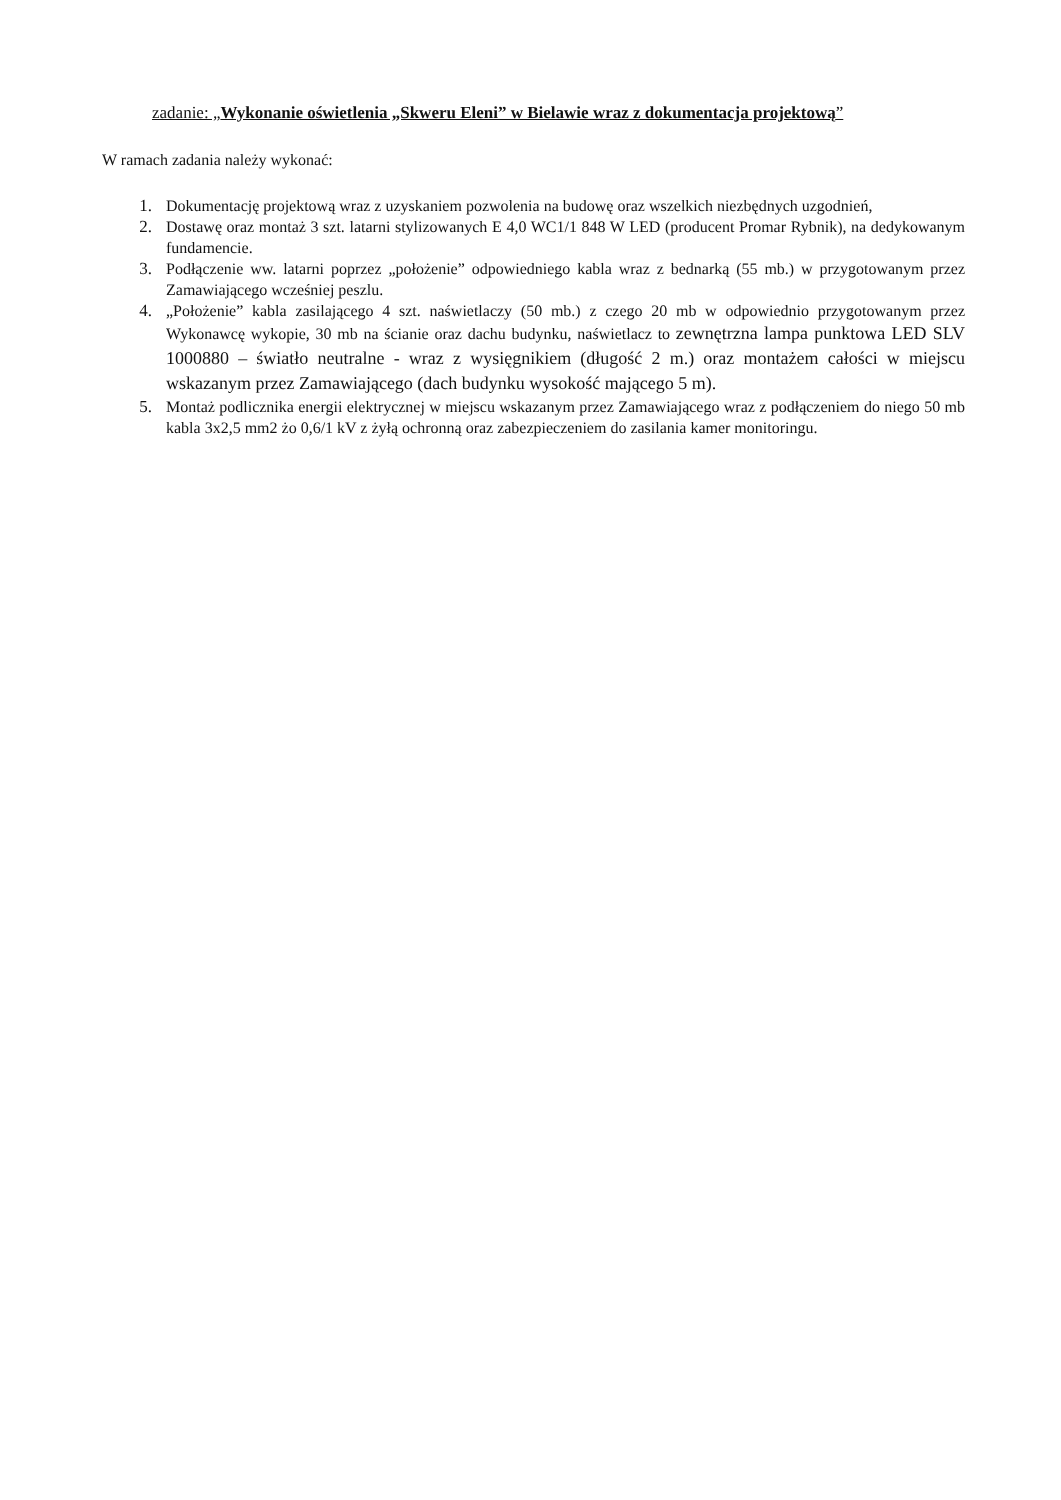zadanie: „Wykonanie oświetlenia „Skweru Eleni” w Bielawie wraz z dokumentacja projektową”
W ramach zadania należy wykonać:
1. Dokumentację projektową wraz z uzyskaniem pozwolenia na budowę oraz wszelkich niezbędnych uzgodnień,
2. Dostawę oraz montaż 3 szt. latarni stylizowanych E 4,0 WC1/1 848 W LED (producent Promar Rybnik), na dedykowanym fundamencie.
3. Podłączenie ww. latarni poprzez „położenie” odpowiedniego kabla wraz z bednarką (55 mb.) w przygotowanym przez Zamawiającego wcześniej peszlu.
4. „Położenie” kabla zasilającego 4 szt. naświetlaczy (50 mb.) z czego 20 mb w odpowiednio przygotowanym przez Wykonawcę wykopie, 30 mb na ścianie oraz dachu budynku, naświetlacz to zewnętrzna lampa punktowa LED SLV 1000880 – światło neutralne - wraz z wysięgnikiem (długość 2 m.) oraz montażem całości w miejscu wskazanym przez Zamawiającego (dach budynku wysokość mającego 5 m).
5. Montaż podlicznika energii elektrycznej w miejscu wskazanym przez Zamawiającego wraz z podłączeniem do niego 50 mb kabla 3x2,5 mm2 żo 0,6/1 kV z żyłą ochronną oraz zabezpieczeniem do zasilania kamer monitoringu.